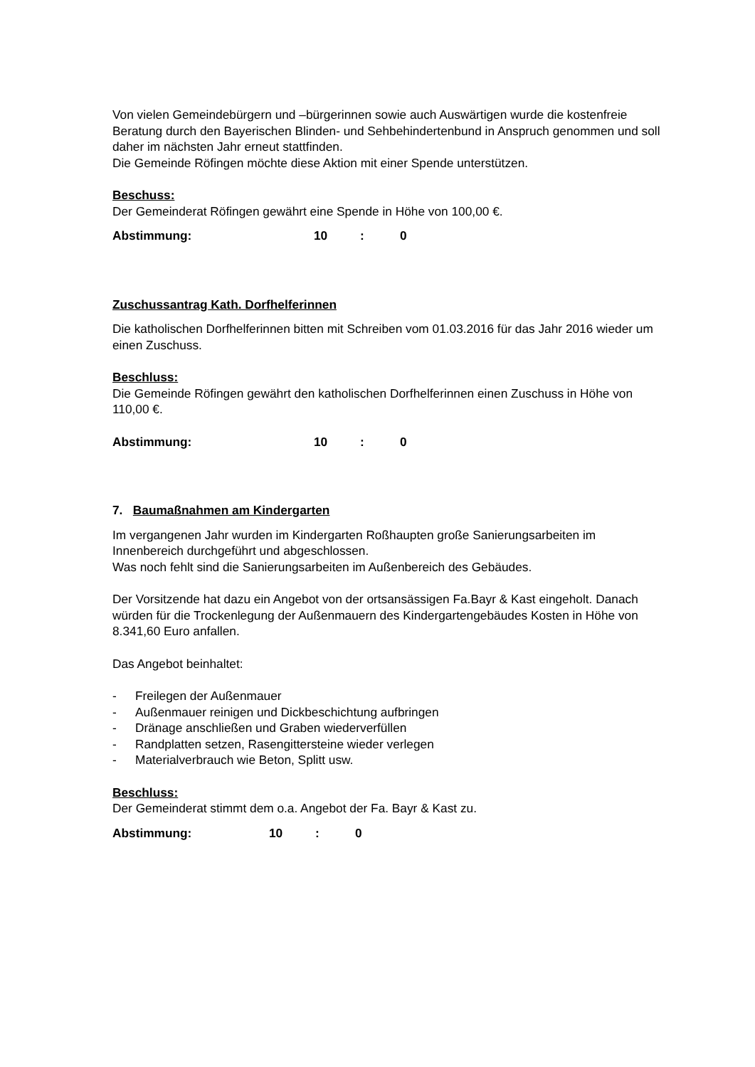Von vielen Gemeindebürgern und –bürgerinnen sowie auch Auswärtigen wurde die kostenfreie Beratung durch den Bayerischen Blinden- und Sehbehindertenbund in Anspruch genommen und soll daher im nächsten Jahr erneut stattfinden.
Die Gemeinde Röfingen möchte diese Aktion mit einer Spende unterstützen.
Beschuss:
Der Gemeinderat Röfingen gewährt eine Spende in Höhe von 100,00 €.
Abstimmung: 10: 0
Zuschussantrag Kath. Dorfhelferinnen
Die katholischen Dorfhelferinnen bitten mit Schreiben vom 01.03.2016 für das Jahr 2016 wieder um einen Zuschuss.
Beschluss:
Die Gemeinde Röfingen gewährt den katholischen Dorfhelferinnen einen Zuschuss in Höhe von 110,00 €.
Abstimmung: 10: 0
7. Baumaßnahmen am Kindergarten
Im vergangenen Jahr wurden im Kindergarten Roßhaupten große Sanierungsarbeiten im Innenbereich durchgeführt und abgeschlossen.
Was noch fehlt sind die Sanierungsarbeiten im Außenbereich des Gebäudes.
Der Vorsitzende hat dazu ein Angebot von der ortsansässigen Fa.Bayr & Kast eingeholt. Danach würden für die Trockenlegung der Außenmauern des Kindergartengebäudes Kosten in Höhe von 8.341,60 Euro anfallen.
Das Angebot beinhaltet:
- Freilegen der Außenmauer
- Außenmauer reinigen und Dickbeschichtung aufbringen
- Dränage anschließen und Graben wiederverfüllen
- Randplatten setzen, Rasengittersteine wieder verlegen
- Materialverbrauch wie Beton, Splitt usw.
Beschluss:
Der Gemeinderat stimmt dem o.a. Angebot der Fa. Bayr & Kast zu.
Abstimmung: 10: 0